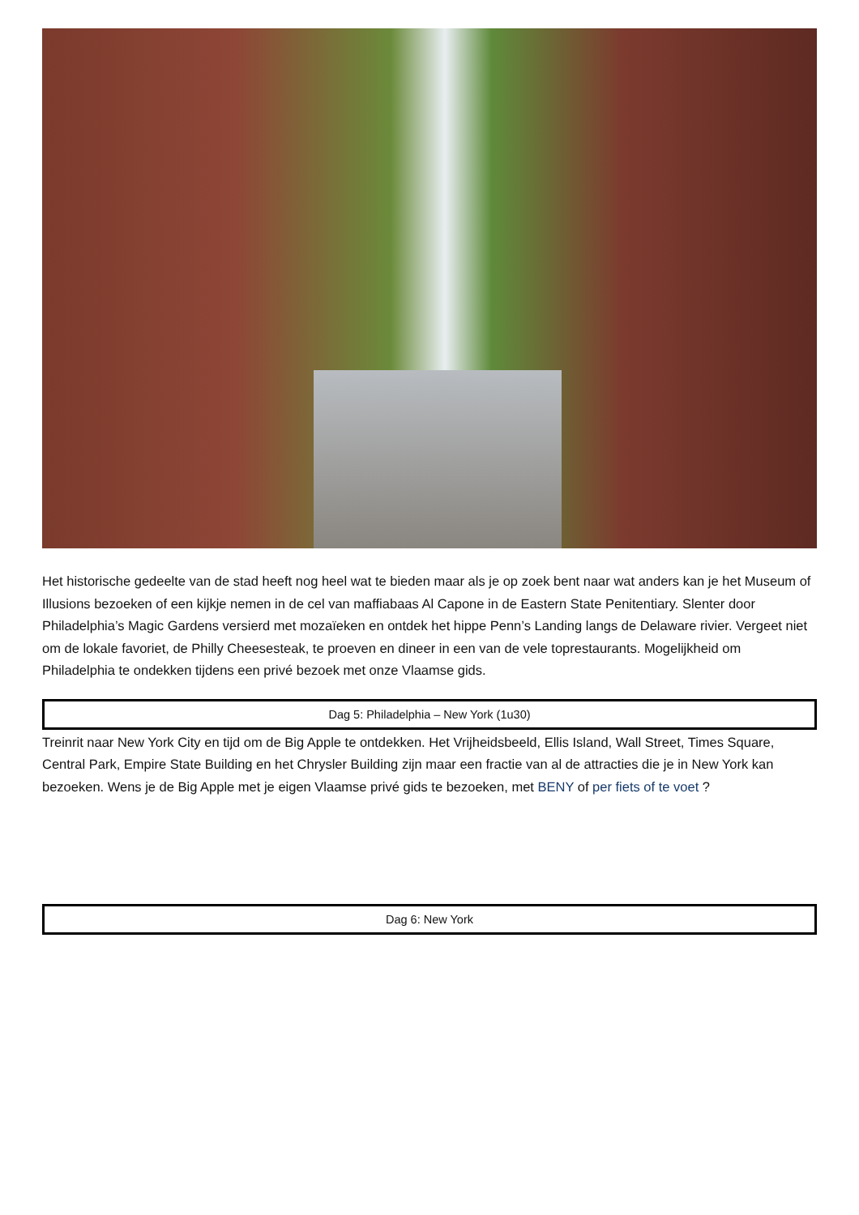Het historische gedeelte van de stad heeft nog heel wat te bieden maar als je op zoek bent naar wat anders kan je het Museum of Illusions bezoeken of een kijkje nemen in de cel van maffiabaas Al Capone in de Eastern State Penitentiary. Slenter door Philadelphia’s Magic Gardens versierd met mozaïeken en ontdek het hippe Penn’s Landing langs de Delaware rivier. Vergeet niet om de lokale favoriet, de Philly Cheesesteak, te proeven en dineer in een van de vele toprestaurants. Mogelijkheid om Philadelphia te ondekken tijdens een privé bezoek met onze Vlaamse gids.
Dag 5: Philadelphia – New York (1u30)
Treinrit naar New York City en tijd om de Big Apple te ontdekken. Het Vrijheidsbeeld, Ellis Island, Wall Street, Times Square, Central Park, Empire State Building en het Chrysler Building zijn maar een fractie van al de attracties die je in New York kan bezoeken. Wens je de Big Apple met je eigen Vlaamse privé gids te bezoeken, met BENY of per fiets of te voet ?
Dag 6: New York